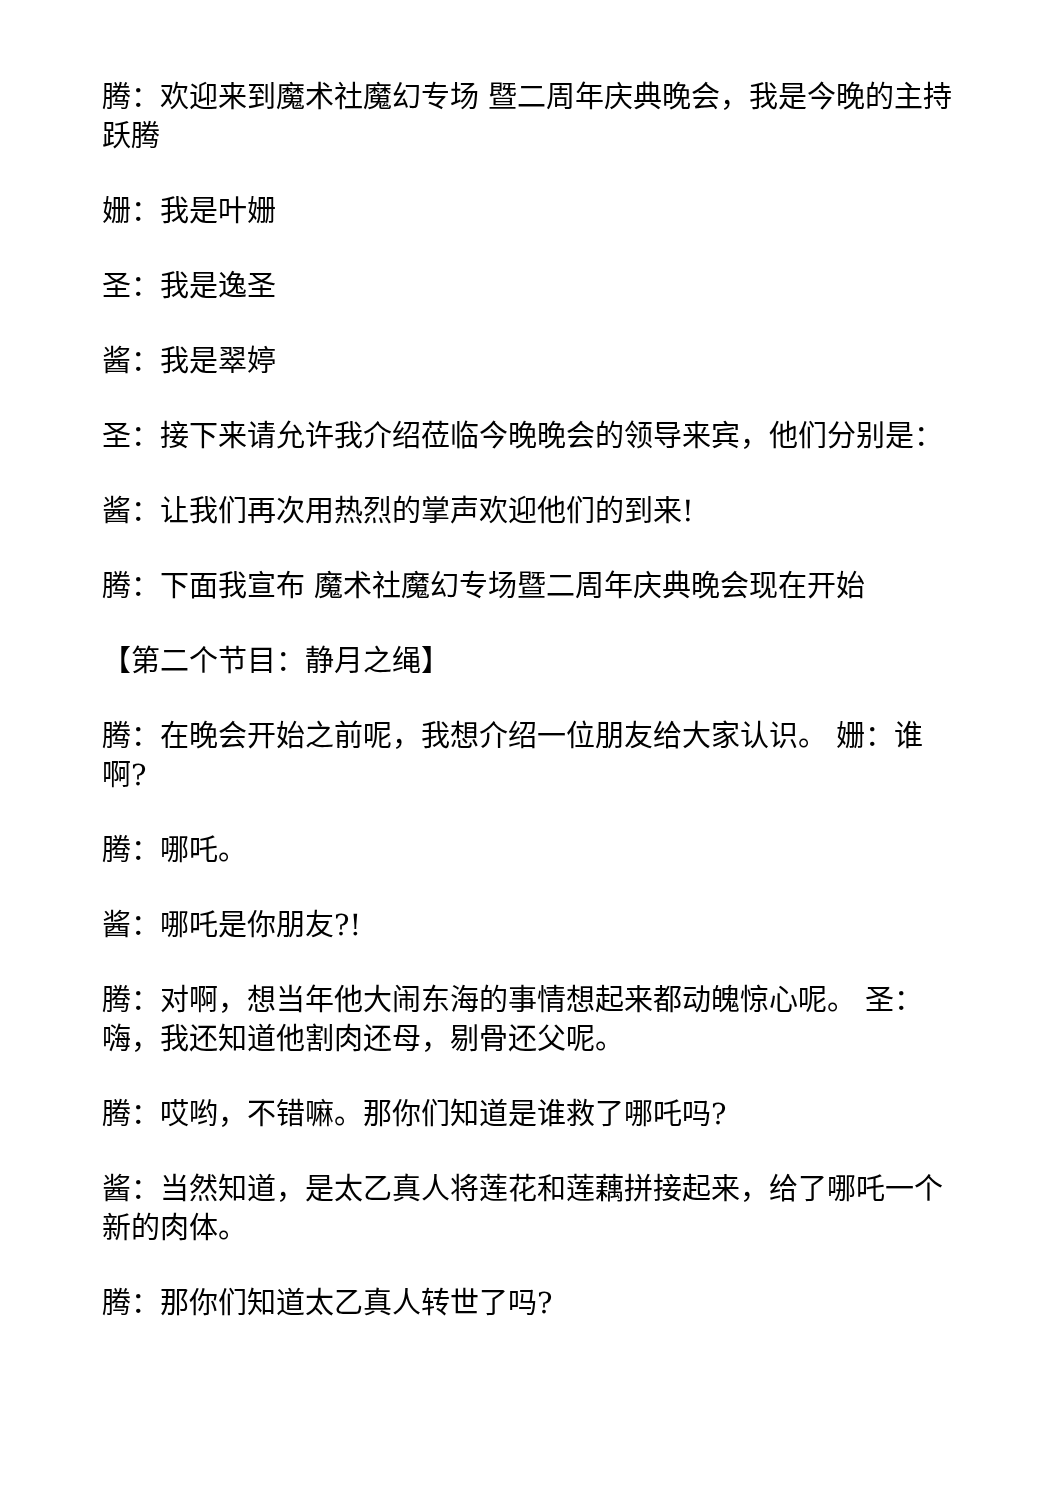腾：欢迎来到魔术社魔幻专场 暨二周年庆典晚会，我是今晚的主持跃腾
姗：我是叶姗
圣：我是逸圣
酱：我是翠婷
圣：接下来请允许我介绍莅临今晚晚会的领导来宾，他们分别是：
酱：让我们再次用热烈的掌声欢迎他们的到来!
腾：下面我宣布 魔术社魔幻专场暨二周年庆典晚会现在开始
【第二个节目：静月之绳】
腾：在晚会开始之前呢，我想介绍一位朋友给大家认识。 姗：谁啊?
腾：哪吒。
酱：哪吒是你朋友?!
腾：对啊，想当年他大闹东海的事情想起来都动魄惊心呢。 圣：嗨，我还知道他割肉还母，剔骨还父呢。
腾：哎哟，不错嘛。那你们知道是谁救了哪吒吗?
酱：当然知道，是太乙真人将莲花和莲藕拼接起来，给了哪吒一个新的肉体。
腾：那你们知道太乙真人转世了吗?